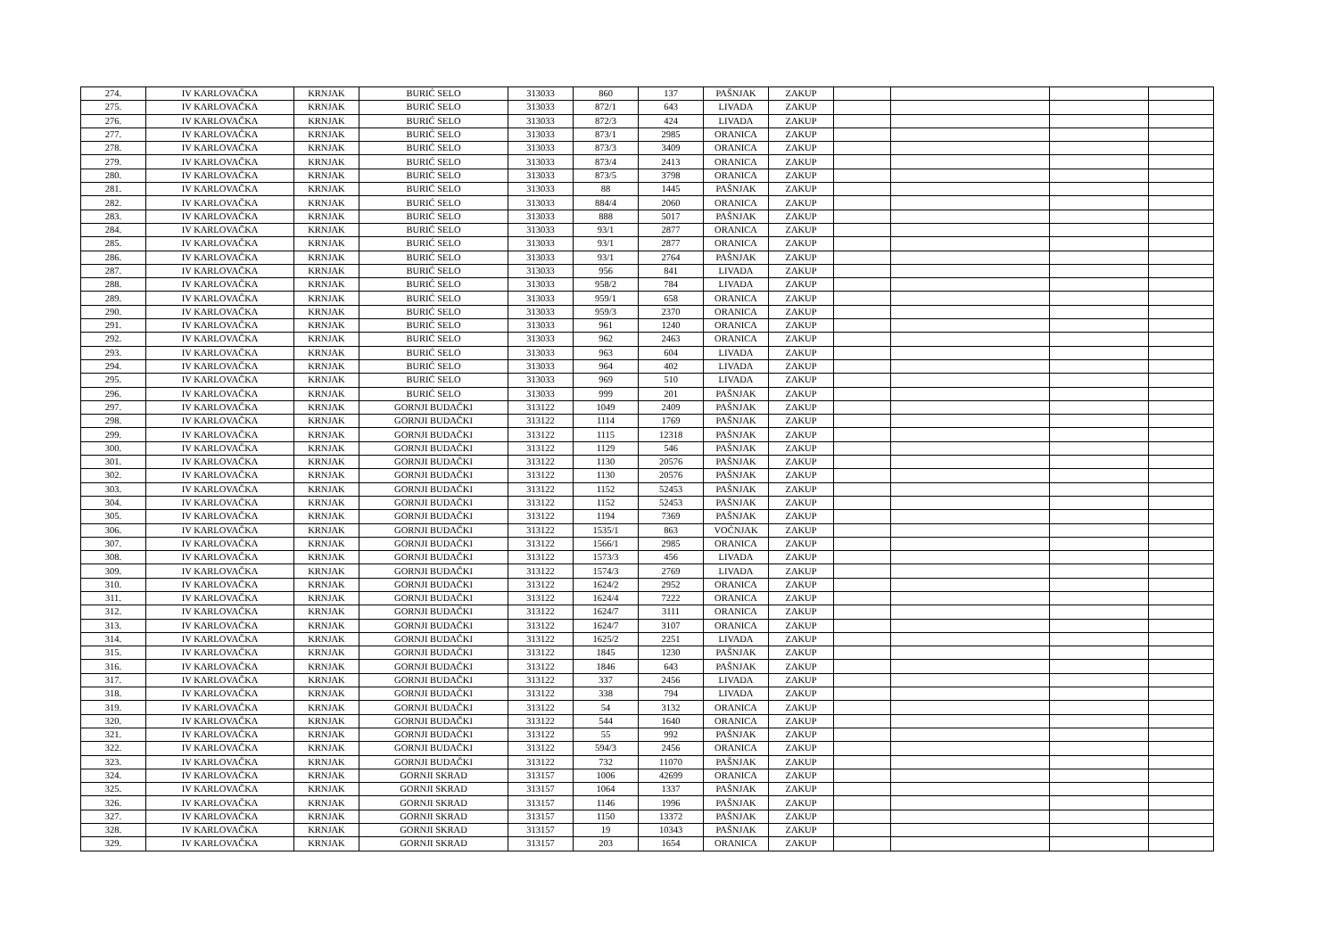| 274. | IV KARLOVAČKA | KRNJAK | BURIĆ SELO | 313033 | 860 | 137 | PAŠNJAK | ZAKUP | | | | |
| 275. | IV KARLOVAČKA | KRNJAK | BURIĆ SELO | 313033 | 872/1 | 643 | LIVADA | ZAKUP | | | | |
| 276. | IV KARLOVAČKA | KRNJAK | BURIĆ SELO | 313033 | 872/3 | 424 | LIVADA | ZAKUP | | | | |
| 277. | IV KARLOVAČKA | KRNJAK | BURIĆ SELO | 313033 | 873/1 | 2985 | ORANICA | ZAKUP | | | | |
| 278. | IV KARLOVAČKA | KRNJAK | BURIĆ SELO | 313033 | 873/3 | 3409 | ORANICA | ZAKUP | | | | |
| 279. | IV KARLOVAČKA | KRNJAK | BURIĆ SELO | 313033 | 873/4 | 2413 | ORANICA | ZAKUP | | | | |
| 280. | IV KARLOVAČKA | KRNJAK | BURIĆ SELO | 313033 | 873/5 | 3798 | ORANICA | ZAKUP | | | | |
| 281. | IV KARLOVAČKA | KRNJAK | BURIĆ SELO | 313033 | 88 | 1445 | PAŠNJAK | ZAKUP | | | | |
| 282. | IV KARLOVAČKA | KRNJAK | BURIĆ SELO | 313033 | 884/4 | 2060 | ORANICA | ZAKUP | | | | |
| 283. | IV KARLOVAČKA | KRNJAK | BURIĆ SELO | 313033 | 888 | 5017 | PAŠNJAK | ZAKUP | | | | |
| 284. | IV KARLOVAČKA | KRNJAK | BURIĆ SELO | 313033 | 93/1 | 2877 | ORANICA | ZAKUP | | | | |
| 285. | IV KARLOVAČKA | KRNJAK | BURIĆ SELO | 313033 | 93/1 | 2877 | ORANICA | ZAKUP | | | | |
| 286. | IV KARLOVAČKA | KRNJAK | BURIĆ SELO | 313033 | 93/1 | 2764 | PAŠNJAK | ZAKUP | | | | |
| 287. | IV KARLOVAČKA | KRNJAK | BURIĆ SELO | 313033 | 956 | 841 | LIVADA | ZAKUP | | | | |
| 288. | IV KARLOVAČKA | KRNJAK | BURIĆ SELO | 313033 | 958/2 | 784 | LIVADA | ZAKUP | | | | |
| 289. | IV KARLOVAČKA | KRNJAK | BURIĆ SELO | 313033 | 959/1 | 658 | ORANICA | ZAKUP | | | | |
| 290. | IV KARLOVAČKA | KRNJAK | BURIĆ SELO | 313033 | 959/3 | 2370 | ORANICA | ZAKUP | | | | |
| 291. | IV KARLOVAČKA | KRNJAK | BURIĆ SELO | 313033 | 961 | 1240 | ORANICA | ZAKUP | | | | |
| 292. | IV KARLOVAČKA | KRNJAK | BURIĆ SELO | 313033 | 962 | 2463 | ORANICA | ZAKUP | | | | |
| 293. | IV KARLOVAČKA | KRNJAK | BURIĆ SELO | 313033 | 963 | 604 | LIVADA | ZAKUP | | | | |
| 294. | IV KARLOVAČKA | KRNJAK | BURIĆ SELO | 313033 | 964 | 402 | LIVADA | ZAKUP | | | | |
| 295. | IV KARLOVAČKA | KRNJAK | BURIĆ SELO | 313033 | 969 | 510 | LIVADA | ZAKUP | | | | |
| 296. | IV KARLOVAČKA | KRNJAK | BURIĆ SELO | 313033 | 999 | 201 | PAŠNJAK | ZAKUP | | | | |
| 297. | IV KARLOVAČKA | KRNJAK | GORNJI BUDAČKI | 313122 | 1049 | 2409 | PAŠNJAK | ZAKUP | | | | |
| 298. | IV KARLOVAČKA | KRNJAK | GORNJI BUDAČKI | 313122 | 1114 | 1769 | PAŠNJAK | ZAKUP | | | | |
| 299. | IV KARLOVAČKA | KRNJAK | GORNJI BUDAČKI | 313122 | 1115 | 12318 | PAŠNJAK | ZAKUP | | | | |
| 300. | IV KARLOVAČKA | KRNJAK | GORNJI BUDAČKI | 313122 | 1129 | 546 | PAŠNJAK | ZAKUP | | | | |
| 301. | IV KARLOVAČKA | KRNJAK | GORNJI BUDAČKI | 313122 | 1130 | 20576 | PAŠNJAK | ZAKUP | | | | |
| 302. | IV KARLOVAČKA | KRNJAK | GORNJI BUDAČKI | 313122 | 1130 | 20576 | PAŠNJAK | ZAKUP | | | | |
| 303. | IV KARLOVAČKA | KRNJAK | GORNJI BUDAČKI | 313122 | 1152 | 52453 | PAŠNJAK | ZAKUP | | | | |
| 304. | IV KARLOVAČKA | KRNJAK | GORNJI BUDAČKI | 313122 | 1152 | 52453 | PAŠNJAK | ZAKUP | | | | |
| 305. | IV KARLOVAČKA | KRNJAK | GORNJI BUDAČKI | 313122 | 1194 | 7369 | PAŠNJAK | ZAKUP | | | | |
| 306. | IV KARLOVAČKA | KRNJAK | GORNJI BUDAČKI | 313122 | 1535/1 | 863 | VOĆNJAK | ZAKUP | | | | |
| 307. | IV KARLOVAČKA | KRNJAK | GORNJI BUDAČKI | 313122 | 1566/1 | 2985 | ORANICA | ZAKUP | | | | |
| 308. | IV KARLOVAČKA | KRNJAK | GORNJI BUDAČKI | 313122 | 1573/3 | 456 | LIVADA | ZAKUP | | | | |
| 309. | IV KARLOVAČKA | KRNJAK | GORNJI BUDAČKI | 313122 | 1574/3 | 2769 | LIVADA | ZAKUP | | | | |
| 310. | IV KARLOVAČKA | KRNJAK | GORNJI BUDAČKI | 313122 | 1624/2 | 2952 | ORANICA | ZAKUP | | | | |
| 311. | IV KARLOVAČKA | KRNJAK | GORNJI BUDAČKI | 313122 | 1624/4 | 7222 | ORANICA | ZAKUP | | | | |
| 312. | IV KARLOVAČKA | KRNJAK | GORNJI BUDAČKI | 313122 | 1624/7 | 3111 | ORANICA | ZAKUP | | | | |
| 313. | IV KARLOVAČKA | KRNJAK | GORNJI BUDAČKI | 313122 | 1624/7 | 3107 | ORANICA | ZAKUP | | | | |
| 314. | IV KARLOVAČKA | KRNJAK | GORNJI BUDAČKI | 313122 | 1625/2 | 2251 | LIVADA | ZAKUP | | | | |
| 315. | IV KARLOVAČKA | KRNJAK | GORNJI BUDAČKI | 313122 | 1845 | 1230 | PAŠNJAK | ZAKUP | | | | |
| 316. | IV KARLOVAČKA | KRNJAK | GORNJI BUDAČKI | 313122 | 1846 | 643 | PAŠNJAK | ZAKUP | | | | |
| 317. | IV KARLOVAČKA | KRNJAK | GORNJI BUDAČKI | 313122 | 337 | 2456 | LIVADA | ZAKUP | | | | |
| 318. | IV KARLOVAČKA | KRNJAK | GORNJI BUDAČKI | 313122 | 338 | 794 | LIVADA | ZAKUP | | | | |
| 319. | IV KARLOVAČKA | KRNJAK | GORNJI BUDAČKI | 313122 | 54 | 3132 | ORANICA | ZAKUP | | | | |
| 320. | IV KARLOVAČKA | KRNJAK | GORNJI BUDAČKI | 313122 | 544 | 1640 | ORANICA | ZAKUP | | | | |
| 321. | IV KARLOVAČKA | KRNJAK | GORNJI BUDAČKI | 313122 | 55 | 992 | PAŠNJAK | ZAKUP | | | | |
| 322. | IV KARLOVAČKA | KRNJAK | GORNJI BUDAČKI | 313122 | 594/3 | 2456 | ORANICA | ZAKUP | | | | |
| 323. | IV KARLOVAČKA | KRNJAK | GORNJI BUDAČKI | 313122 | 732 | 11070 | PAŠNJAK | ZAKUP | | | | |
| 324. | IV KARLOVAČKA | KRNJAK | GORNJI SKRAD | 313157 | 1006 | 42699 | ORANICA | ZAKUP | | | | |
| 325. | IV KARLOVAČKA | KRNJAK | GORNJI SKRAD | 313157 | 1064 | 1337 | PAŠNJAK | ZAKUP | | | | |
| 326. | IV KARLOVAČKA | KRNJAK | GORNJI SKRAD | 313157 | 1146 | 1996 | PAŠNJAK | ZAKUP | | | | |
| 327. | IV KARLOVAČKA | KRNJAK | GORNJI SKRAD | 313157 | 1150 | 13372 | PAŠNJAK | ZAKUP | | | | |
| 328. | IV KARLOVAČKA | KRNJAK | GORNJI SKRAD | 313157 | 19 | 10343 | PAŠNJAK | ZAKUP | | | | |
| 329. | IV KARLOVAČKA | KRNJAK | GORNJI SKRAD | 313157 | 203 | 1654 | ORANICA | ZAKUP | | | | |